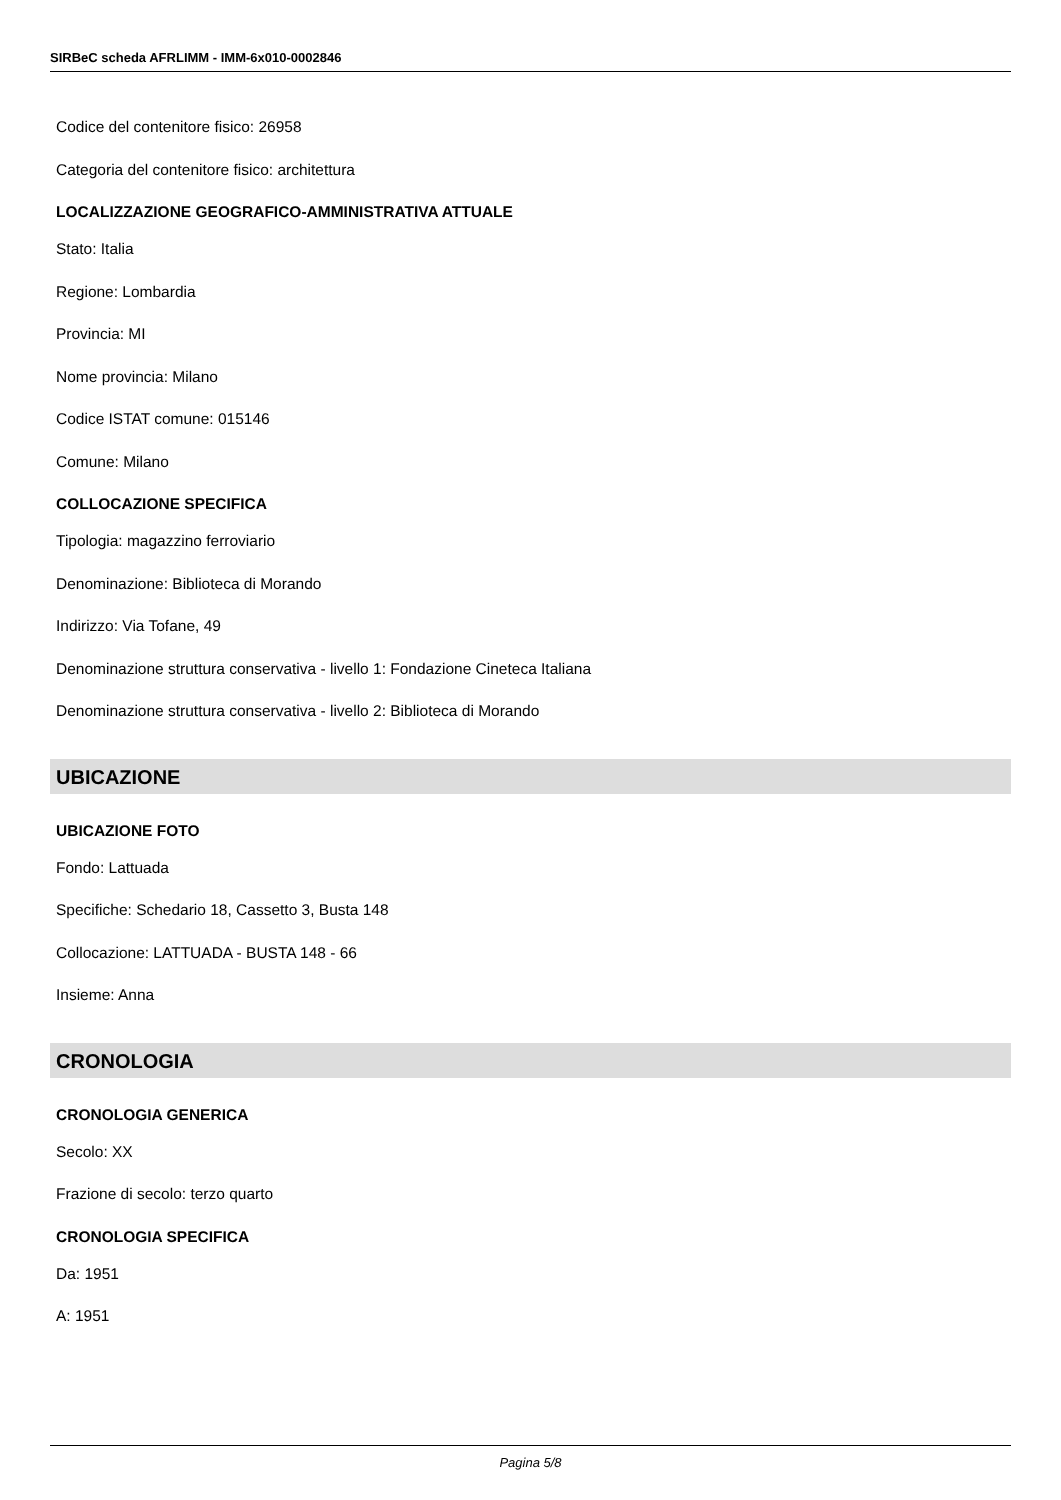SIRBeC scheda AFRLIMM - IMM-6x010-0002846
Codice del contenitore fisico: 26958
Categoria del contenitore fisico: architettura
LOCALIZZAZIONE GEOGRAFICO-AMMINISTRATIVA ATTUALE
Stato: Italia
Regione: Lombardia
Provincia: MI
Nome provincia: Milano
Codice ISTAT comune: 015146
Comune: Milano
COLLOCAZIONE SPECIFICA
Tipologia: magazzino ferroviario
Denominazione: Biblioteca di Morando
Indirizzo: Via Tofane, 49
Denominazione struttura conservativa - livello 1: Fondazione Cineteca Italiana
Denominazione struttura conservativa - livello 2: Biblioteca di Morando
UBICAZIONE
UBICAZIONE FOTO
Fondo: Lattuada
Specifiche: Schedario 18, Cassetto 3, Busta 148
Collocazione: LATTUADA - BUSTA 148 - 66
Insieme: Anna
CRONOLOGIA
CRONOLOGIA GENERICA
Secolo: XX
Frazione di secolo: terzo quarto
CRONOLOGIA SPECIFICA
Da: 1951
A: 1951
Pagina 5/8